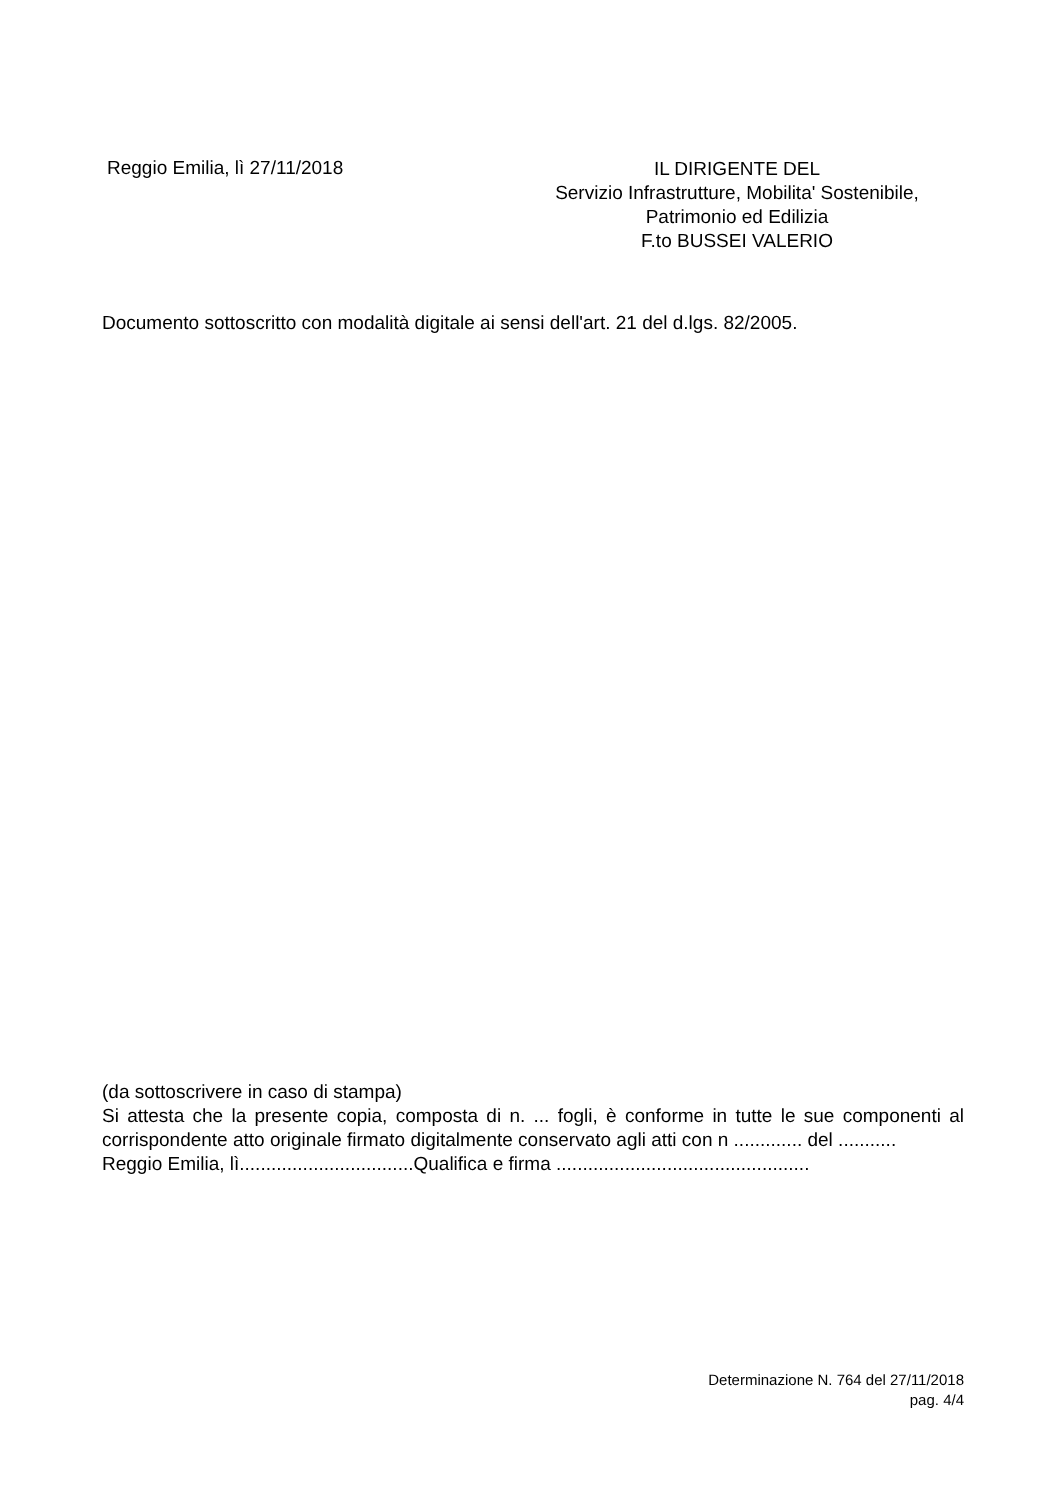Reggio Emilia, lì 27/11/2018
IL DIRIGENTE DEL
Servizio Infrastrutture, Mobilita' Sostenibile,
Patrimonio ed Edilizia
F.to BUSSEI VALERIO
Documento sottoscritto con modalità digitale ai sensi dell'art. 21 del d.lgs. 82/2005.
(da sottoscrivere in caso di stampa)
Si attesta che la presente copia, composta di n. ... fogli, è conforme in tutte le sue componenti al corrispondente atto originale firmato digitalmente conservato agli atti con n ............. del ...........
Reggio Emilia, lì.................................Qualifica e firma ................................................
Determinazione N. 764 del 27/11/2018
pag. 4/4